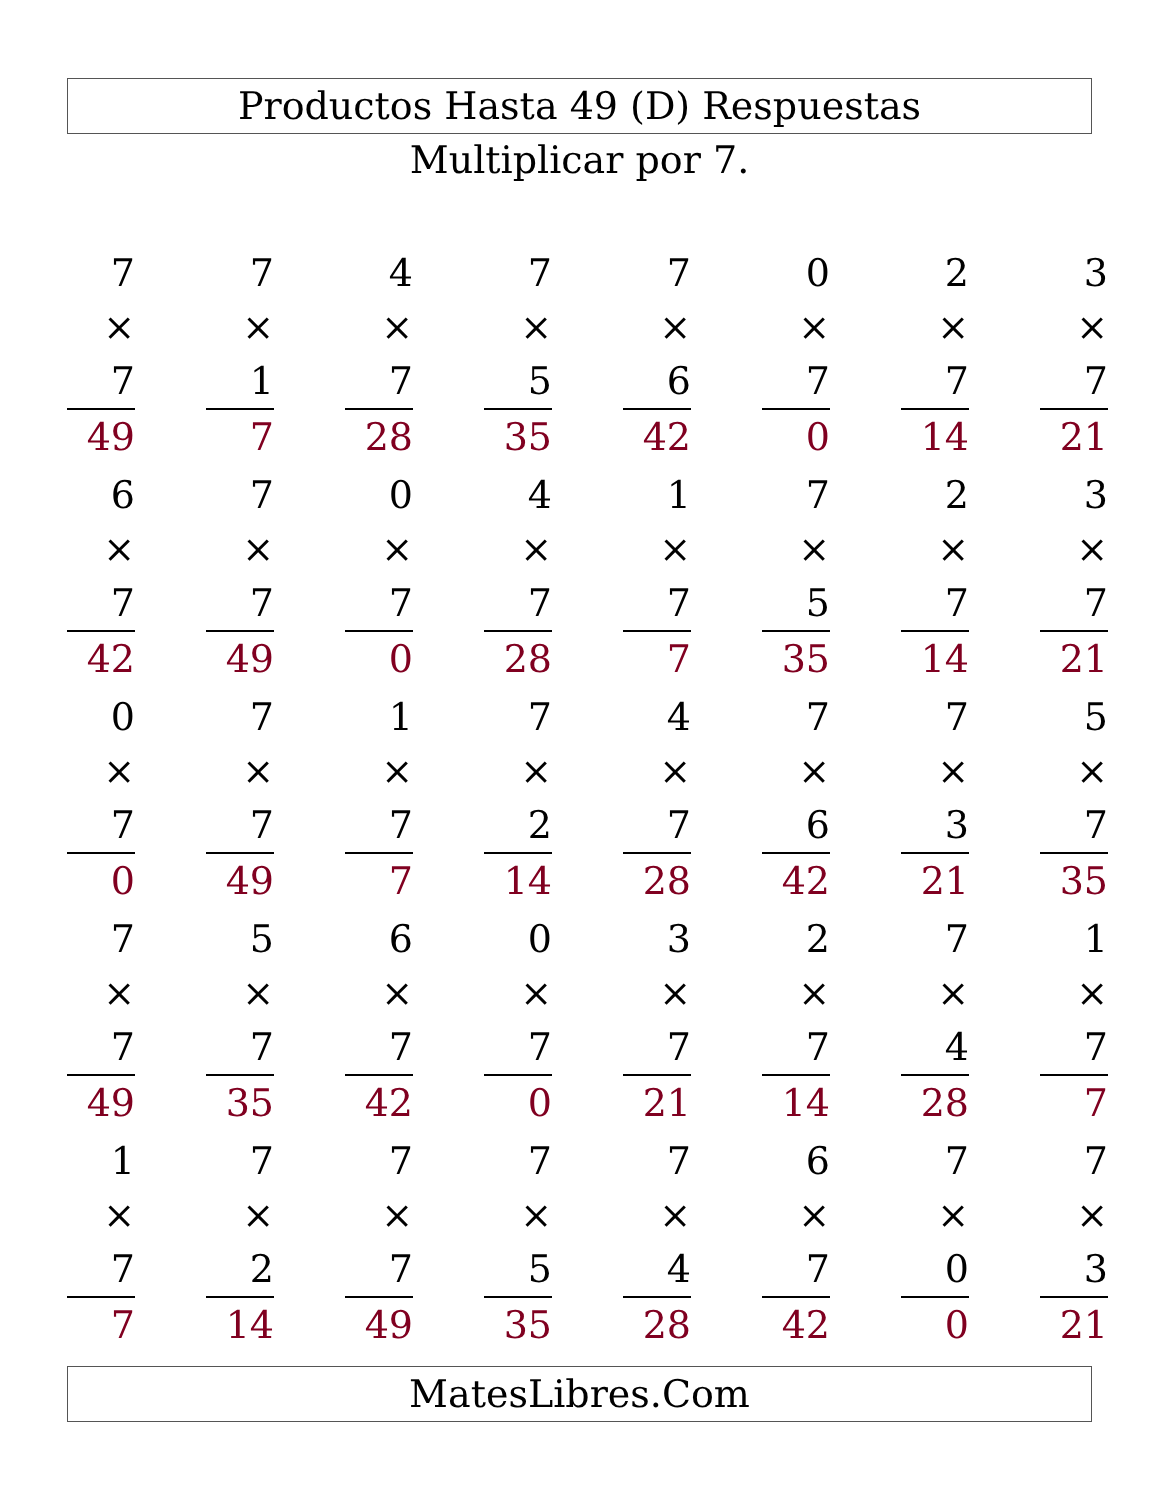Productos Hasta 49 (D) Respuestas
Multiplicar por 7.
| 7 × 7 49 | | 7 × 1 7 | | 4 × 7 28 | | 7 × 5 35 | | 7 × 6 42 | | 0 × 7 0 | | 2 × 7 14 | | 3 × 7 21 |
| 6 × 7 42 | | 7 × 7 49 | | 0 × 7 0 | | 4 × 7 28 | | 1 × 7 7 | | 7 × 5 35 | | 2 × 7 14 | | 3 × 7 21 |
| 0 × 7 0 | | 7 × 7 49 | | 1 × 7 7 | | 7 × 2 14 | | 4 × 7 28 | | 7 × 6 42 | | 7 × 3 21 | | 5 × 7 35 |
| 7 × 7 49 | | 5 × 7 35 | | 6 × 7 42 | | 0 × 7 0 | | 3 × 7 21 | | 2 × 7 14 | | 7 × 4 28 | | 1 × 7 7 |
| 1 × 7 7 | | 7 × 2 14 | | 7 × 7 49 | | 7 × 5 35 | | 7 × 4 28 | | 6 × 7 42 | | 7 × 0 0 | | 7 × 3 21 |
MatesLibres.Com